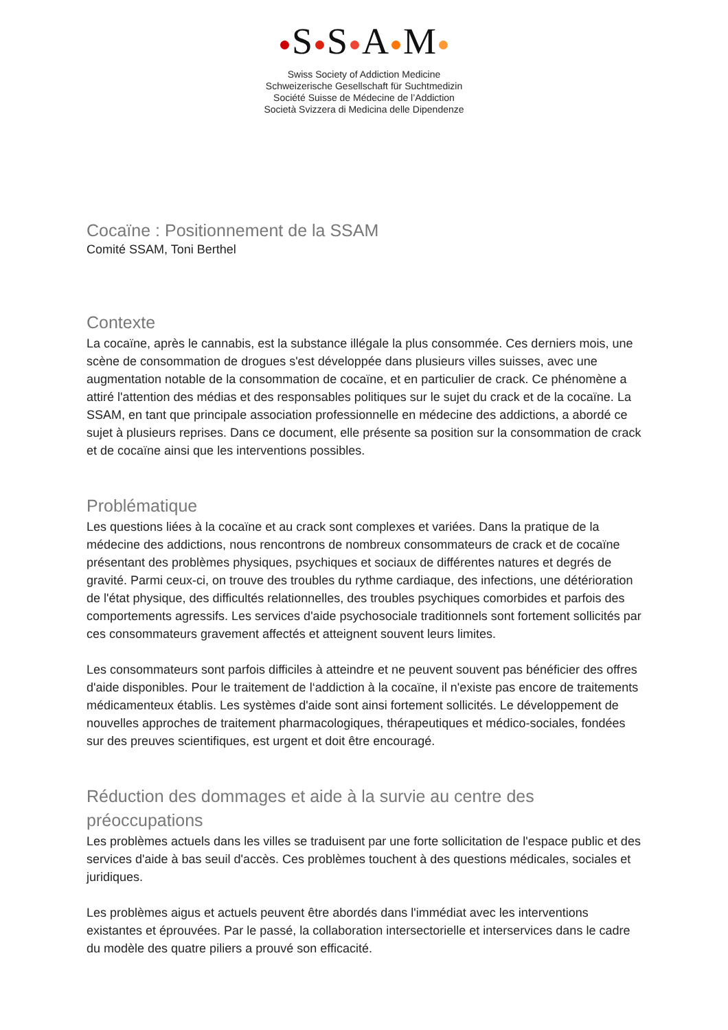S S A M
Swiss Society of Addiction Medicine
Schweizerische Gesellschaft für Suchtmedizin
Société Suisse de Médecine de l’Addiction
Società Svizzera di Medicina delle Dipendenze
Cocaïne : Positionnement de la SSAM
Comité SSAM, Toni Berthel
Contexte
La cocaïne, après le cannabis, est la substance illégale la plus consommée. Ces derniers mois, une scène de consommation de drogues s'est développée dans plusieurs villes suisses, avec une augmentation notable de la consommation de cocaïne, et en particulier de crack. Ce phénomène a attiré l'attention des médias et des responsables politiques sur le sujet du crack et de la cocaïne. La SSAM, en tant que principale association professionnelle en médecine des addictions, a abordé ce sujet à plusieurs reprises. Dans ce document, elle présente sa position sur la consommation de crack et de cocaïne ainsi que les interventions possibles.
Problématique
Les questions liées à la cocaïne et au crack sont complexes et variées. Dans la pratique de la médecine des addictions, nous rencontrons de nombreux consommateurs de crack et de cocaïne présentant des problèmes physiques, psychiques et sociaux de différentes natures et degrés de gravité. Parmi ceux-ci, on trouve des troubles du rythme cardiaque, des infections, une détérioration de l'état physique, des difficultés relationnelles, des troubles psychiques comorbides et parfois des comportements agressifs. Les services d'aide psychosociale traditionnels sont fortement sollicités par ces consommateurs gravement affectés et atteignent souvent leurs limites.
Les consommateurs sont parfois difficiles à atteindre et ne peuvent souvent pas bénéficier des offres d'aide disponibles. Pour le traitement de l‘addiction à la cocaïne, il n'existe pas encore de traitements médicamenteux établis. Les systèmes d'aide sont ainsi fortement sollicités. Le développement de nouvelles approches de traitement pharmacologiques, thérapeutiques et médico-sociales, fondées sur des preuves scientifiques, est urgent et doit être encouragé.
Réduction des dommages et aide à la survie au centre des préoccupations
Les problèmes actuels dans les villes se traduisent par une forte sollicitation de l'espace public et des services d'aide à bas seuil d'accès. Ces problèmes touchent à des questions médicales, sociales et juridiques.
Les problèmes aigus et actuels peuvent être abordés dans l'immédiat avec les interventions existantes et éprouvées. Par le passé, la collaboration intersectorielle et interservices dans le cadre du modèle des quatre piliers a prouvé son efficacité.